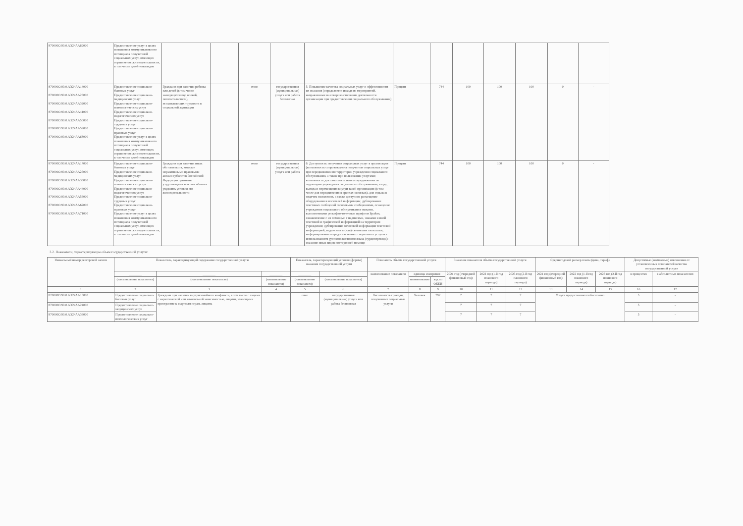| 870000О.99.0.АЭ24АА69000 | Предоставление услуг в целях повышения коммуникативного потенциала получателей социальных услуг, имеющих ограничения жизнедеятельности, в том числе детей-инвалидов | | | | | | | | | | | | |
| 870000О.99.0.АЭ24АА14000 870000О.99.0.АЭ24АА23000 870000О.99.0.АЭ24АА32000 870000О.99.0.АЭ24АА41000 870000О.99.0.АЭ24АА50000 870000О.99.0.АЭ24АА59000 870000О.99.0.АЭ24АА68000 | Предоставление социально-бытовых услуг Предоставление социально-медицинских услуг Предоставление социально-психологических услуг Предоставление социально-педагогических услуг Предоставление социально-трудовых услуг Предоставление социально-правовых услуг Предоставление услуг в целях повышения коммуникативного потенциала получателей социальных услуг, имеющих ограничения жизнедеятельности, в том числе детей-инвалидов | Граждани при наличии ребенка или детей (в том числе находящихся под опекой, попечительством), испытывающих трудности в социальной адаптации | | очно | государственная (муниципальная) услуга или работа бесплатная | 5. Повышение качества социальных услуг и эффективности их оказания (определяется исходя из мероприятий, направленных на совершенствование деятельности организации при предоставлении социального обслуживания) | Процент | 744 | 100 | 100 | 100 | 0 | - |
| 870000О.99.0.АЭ24АА17000 870000О.99.0.АЭ24АА26000 870000О.99.0.АЭ24АА35000 870000О.99.0.АЭ24АА44000 870000О.99.0.АЭ24АА53000 870000О.99.0.АЭ24АА62000 870000О.99.0.АЭ24АА71000 | Предоставление социально-бытовых услуг Предоставление социально-медицинских услуг Предоставление социально-психологических услуг Предоставление социально-педагогических услуг Предоставление социально-трудовых услуг Предоставление социально-правовых услуг Предоставление услуг в целях повышения коммуникативного потенциала получателей социальных услуг, имеющих ограничения жизнедеятельности, в том числе детей-инвалидов | Граждани при наличии иных обстоятельств, которые нормативными правовыми актами субъектов Российской Федерации признаны ухудшающими или способными ухудшить условия его жизнедеятельности | | очно | государственная (муниципальная) услуга или работа | 6. Доступность получения социальных услуг в организации (возможность сопровождения получателя социальных услуг при передвижении по территории учреждения социального обслуживания, а также при пользовании услугами; возможность для самостоятельного передвижения по территории учреждения социального обслуживания, входа, выхода и перемещения внутри такой организации (в том числе для передвижения в креслах-колясках), для отдыха в сидячем положении, а также доступное размещение оборудования и носителей информации; дублирование текстовых сообщений голосовыми сообщениями, оснащение учреждения социального обслуживания знаками, выполненными рельефно-точечным шрифтом Брайля, ознакомление с их помощью с надписями, знаками и иной текстовой и графической информацией на территории учреждения; дублирование голосовой информации текстовой информацией, надписями и (или) световыми сигналами, информирование о предоставляемых социальных услугах с использованием русского жестового языка (сурдоперевода); оказание иных видов посторонней помощи | Процент | 744 | 100 | 100 | 100 | 0 | - |
3.2. Показатели, характеризующие объем государственной услуги:
| Уникальный номер реестровой записи | Показатель, характеризующий содержание государственной услуги | | | Показатель, характеризующий условия (формы) оказания государственной услуги | | Показатель объема государственной услуги | | | Значение показателя объема государственной услуги | | | Среднегодовой размер платы (цена, тариф) | | | Допустимые (возможные) отклонения от установленных показателей качества государственной услуги | |
| --- | --- | --- | --- | --- | --- | --- | --- | --- | --- | --- | --- | --- | --- | --- | --- | --- |
| | ________ | ________ | ________ | ________ | ________ | наименование показателя | единица измерения | | 2021 год (очередной финансовый год) | 2022 год (1-й год планового периода) | 2023 год (2-й год планового периода) | 2021 год (очередной финансовый год) | 2022 год (1-й год планового периода) | 2023 год (2-й год планового периода) | в процентах | в абсолютных показателях |
| | (наименование показателя) | (наименование показателя) | (наименование показателя) | (наименование показателя) | (наименование показателя) | | наименование | код по ОКЕИ | | | | | | | | |
| 1 | 2 | 3 | 4 | 5 | 6 | 7 | 8 | 9 | 10 | 11 | 12 | 13 | 14 | 15 | 16 | 17 |
| 870000О.99.0.АЭ24АА15000 | Предоставление социально-бытовых услуг | Граждани при наличии внутрисемейного конфликта, в том числе с лицами с наркотической или алкогольной зависимостью, лицами, имеющими пристрастие к азартным играм, лицами, | | очно | государственная (муниципальная) услуга или работа бесплатная | Численность граждан, получивших социальные услуги | Человек | 792 | 7 | 7 | 7 | Услуги предоставляются бесплатно | | | 5 | - |
| 870000О.99.0.АЭ24АА24000 | Предоставление социально-медицинских услуг | | | | | | | | 7 | 7 | 7 | | | | 5 | - |
| 870000О.99.0.АЭ24АА33000 | Предоставление социально-психологических услуг | | | | | | | | 7 | 7 | 7 | | | | 5 | - |